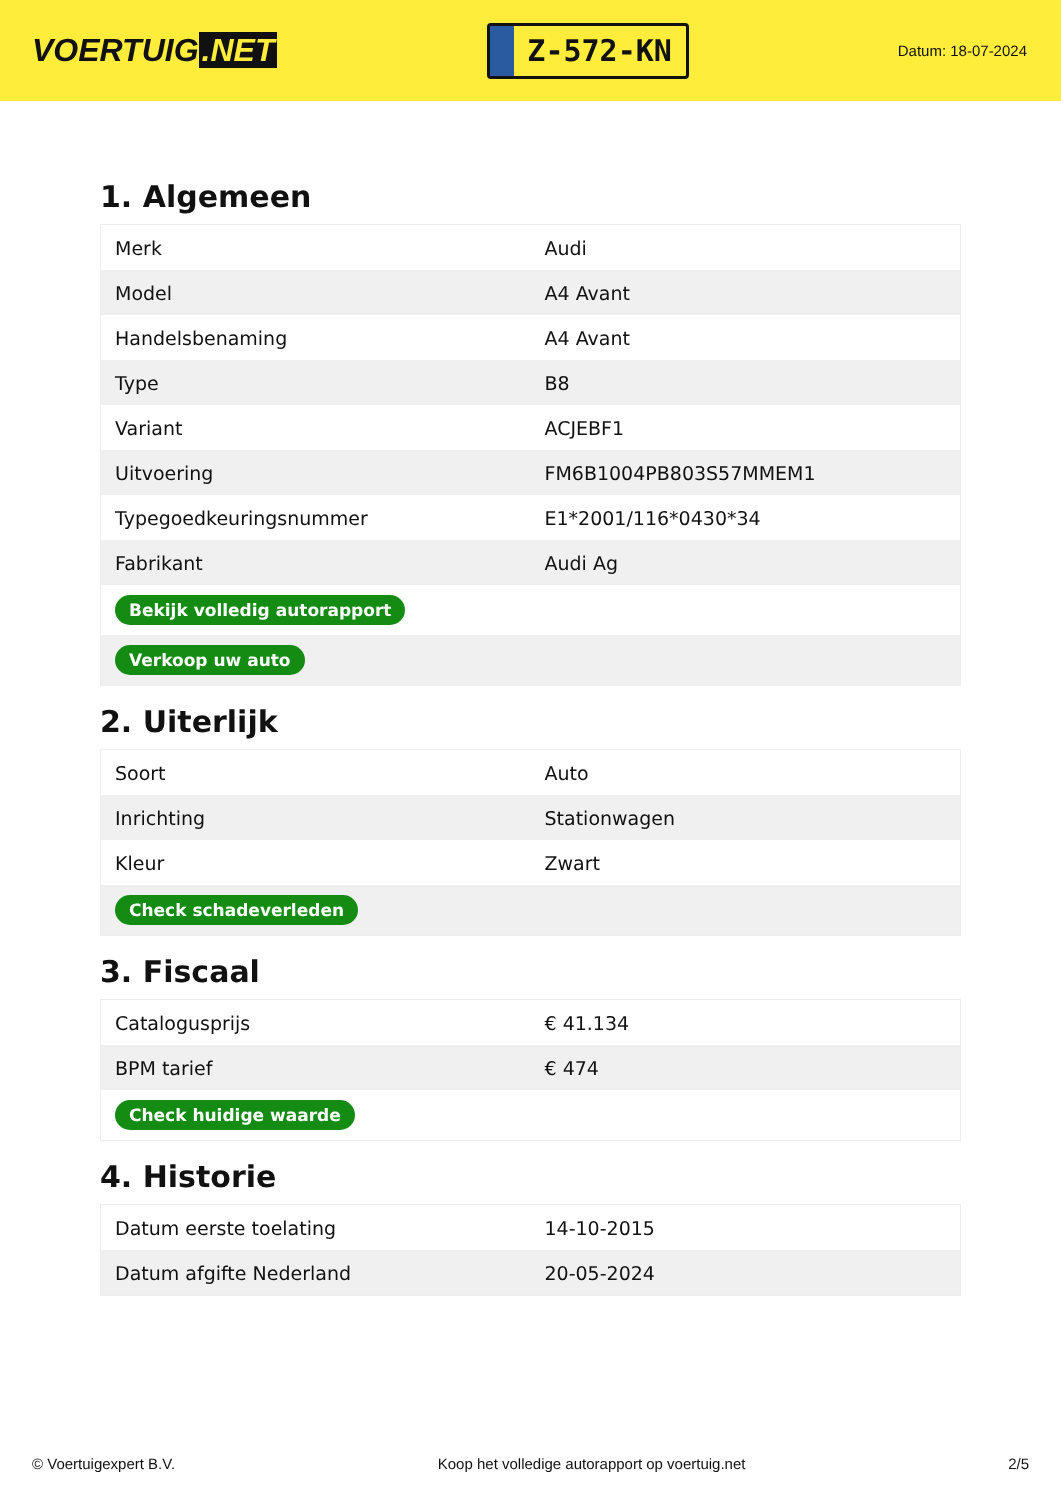VOERTUIG.NET
Z-572-KN
Datum: 18-07-2024
1. Algemeen
| Merk | Audi |
| Model | A4 Avant |
| Handelsbenaming | A4 Avant |
| Type | B8 |
| Variant | ACJEBF1 |
| Uitvoering | FM6B1004PB803S57MMEM1 |
| Typegoedkeuringsnummer | E1*2001/116*0430*34 |
| Fabrikant | Audi Ag |
| Bekijk volledig autorapport | |
| Verkoop uw auto | |
2. Uiterlijk
| Soort | Auto |
| Inrichting | Stationwagen |
| Kleur | Zwart |
| Check schadeverleden | |
3. Fiscaal
| Catalogusprijs | € 41.134 |
| BPM tarief | € 474 |
| Check huidige waarde | |
4. Historie
| Datum eerste toelating | 14-10-2015 |
| Datum afgifte Nederland | 20-05-2024 |
© Voertuigexpert B.V. Koop het volledige autorapport op voertuig.net 2/5